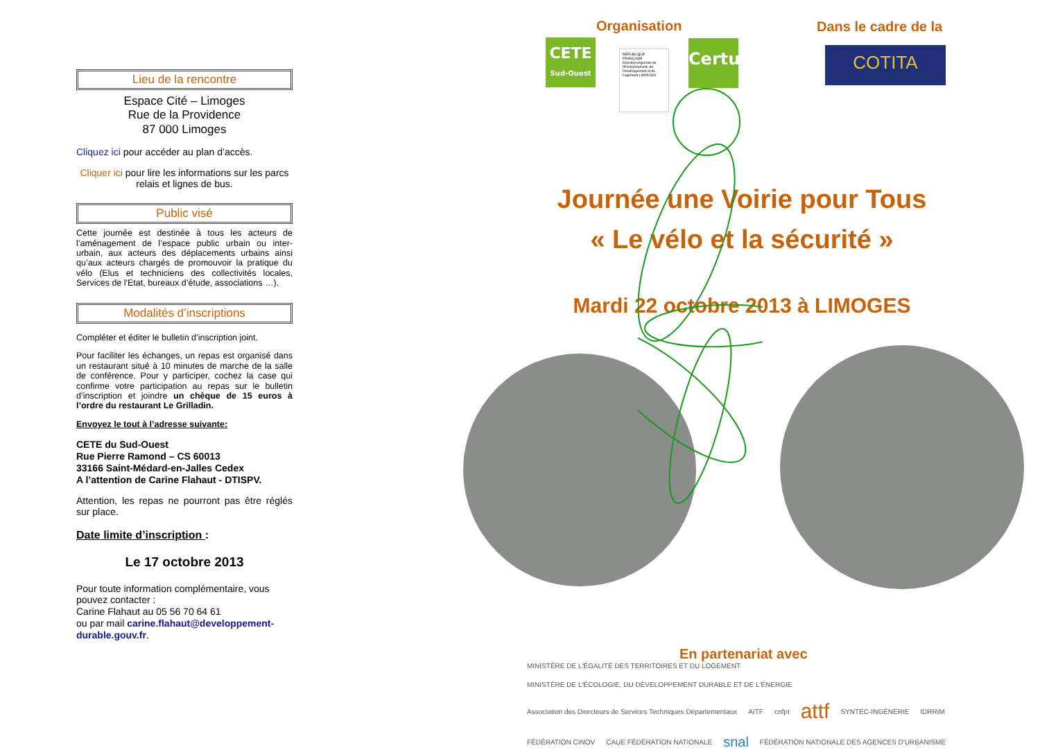Lieu de la rencontre
Espace Cité – Limoges
Rue de la Providence
87 000 Limoges
Cliquez ici pour accéder au plan d’accès.
Cliquer ici pour lire les informations sur les parcs relais et lignes de bus.
Public visé
Cette journée est destinée à tous les acteurs de l’aménagement de l’espace public urbain ou inter-urbain, aux acteurs des déplacements urbains ainsi qu’aux acteurs chargés de promouvoir la pratique du vélo (Elus et techniciens des collectivités locales, Services de l'Etat, bureaux d’étude, associations …).
Modalités d’inscriptions
Compléter et éditer le bulletin d’inscription joint.
Pour faciliter les échanges, un repas est organisé dans un restaurant situé à 10 minutes de marche de la salle de conférence. Pour y participer, cochez la case qui confirme votre participation au repas sur le bulletin d’inscription et joindre un chèque de 15 euros à l’ordre du restaurant Le Grilladin.
Envoyez le tout à l’adresse suivante:
CETE du Sud-Ouest
Rue Pierre Ramond – CS 60013
33166 Saint-Médard-en-Jalles Cedex
A l’attention de Carine Flahaut - DTISPV.
Attention, les repas ne pourront pas être réglés sur place.
Date limite d’inscription :
Le 17 octobre 2013
Pour toute information complémentaire, vous pouvez contacter :
Carine Flahaut au 05 56 70 64 61
ou par mail carine.flahaut@developpement-durable.gouv.fr.
Organisation Dans le cadre de la
CETE
Sud-Ouest
RÉPUBLIQUE FRANÇAISE
Direction régionale de l'Environnement, de l'Aménagement et du Logement LIMOUSIN
Certu COTITA
Journée une Voirie pour Tous
« Le vélo et la sécurité »
Mardi 22 octobre 2013 à LIMOGES
En partenariat avec
MINISTÈRE DE L'ÉGALITÉ DES TERRITOIRES ET DU LOGEMENT MINISTÈRE DE L'ÉCOLOGIE, DU DÉVELOPPEMENT DURABLE ET DE L'ÉNERGIE Association des Directeurs de Services Techniques Départementaux AITF cnfpt attf SYNTEC-INGÉNERIE IDRRIM FÉDÉRATION CINOV CAUE FÉDÉRATION NATIONALE snal FÉDÉRATION NATIONALE DES AGENCES D'URBANISME